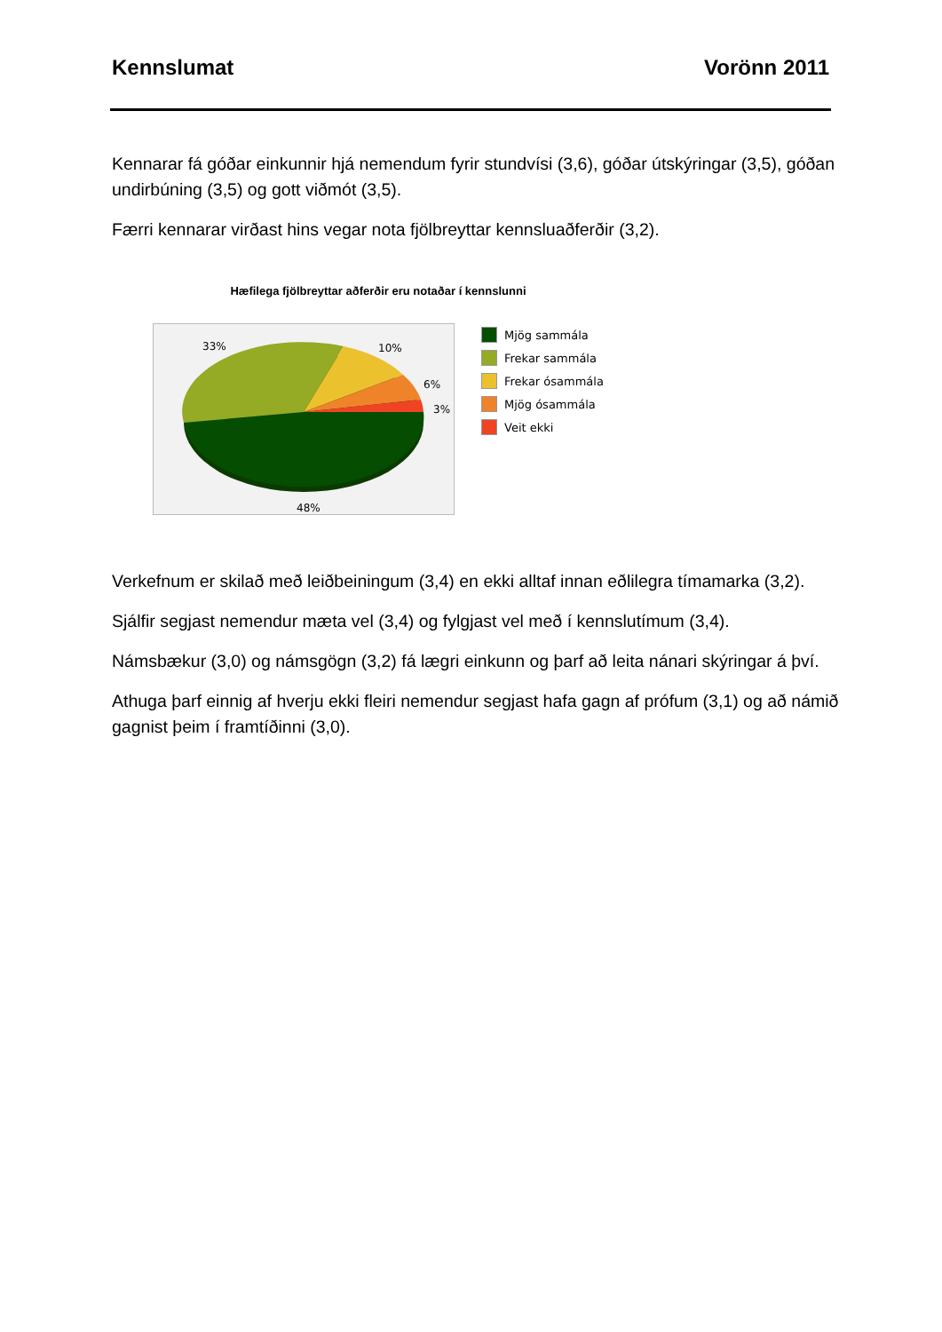Kennslumat Vorönn 2011
Kennarar fá góðar einkunnir hjá nemendum fyrir stundvísi (3,6), góðar útskýringar (3,5), góðan undirbúning (3,5) og gott viðmót (3,5).
Færri kennarar virðast hins vegar nota fjölbreyttar kennsluaðferðir (3,2).
Hæfilega fjölbreyttar aðferðir eru notaðar í kennslunni
33%
10%
6%
3%
48%
Mjög sammála
Frekar sammála
Frekar ósammála
Mjög ósammála
Veit ekki
Verkefnum er skilað með leiðbeiningum (3,4) en ekki alltaf innan eðlilegra tímamarka (3,2).
Sjálfir segjast nemendur mæta vel (3,4) og fylgjast vel með í kennslutímum (3,4).
Námsbækur (3,0) og námsgögn (3,2) fá lægri einkunn og þarf að leita nánari skýringar á því.
Athuga þarf einnig af hverju ekki fleiri nemendur segjast hafa gagn af prófum (3,1) og að námið gagnist þeim í framtíðinni (3,0).